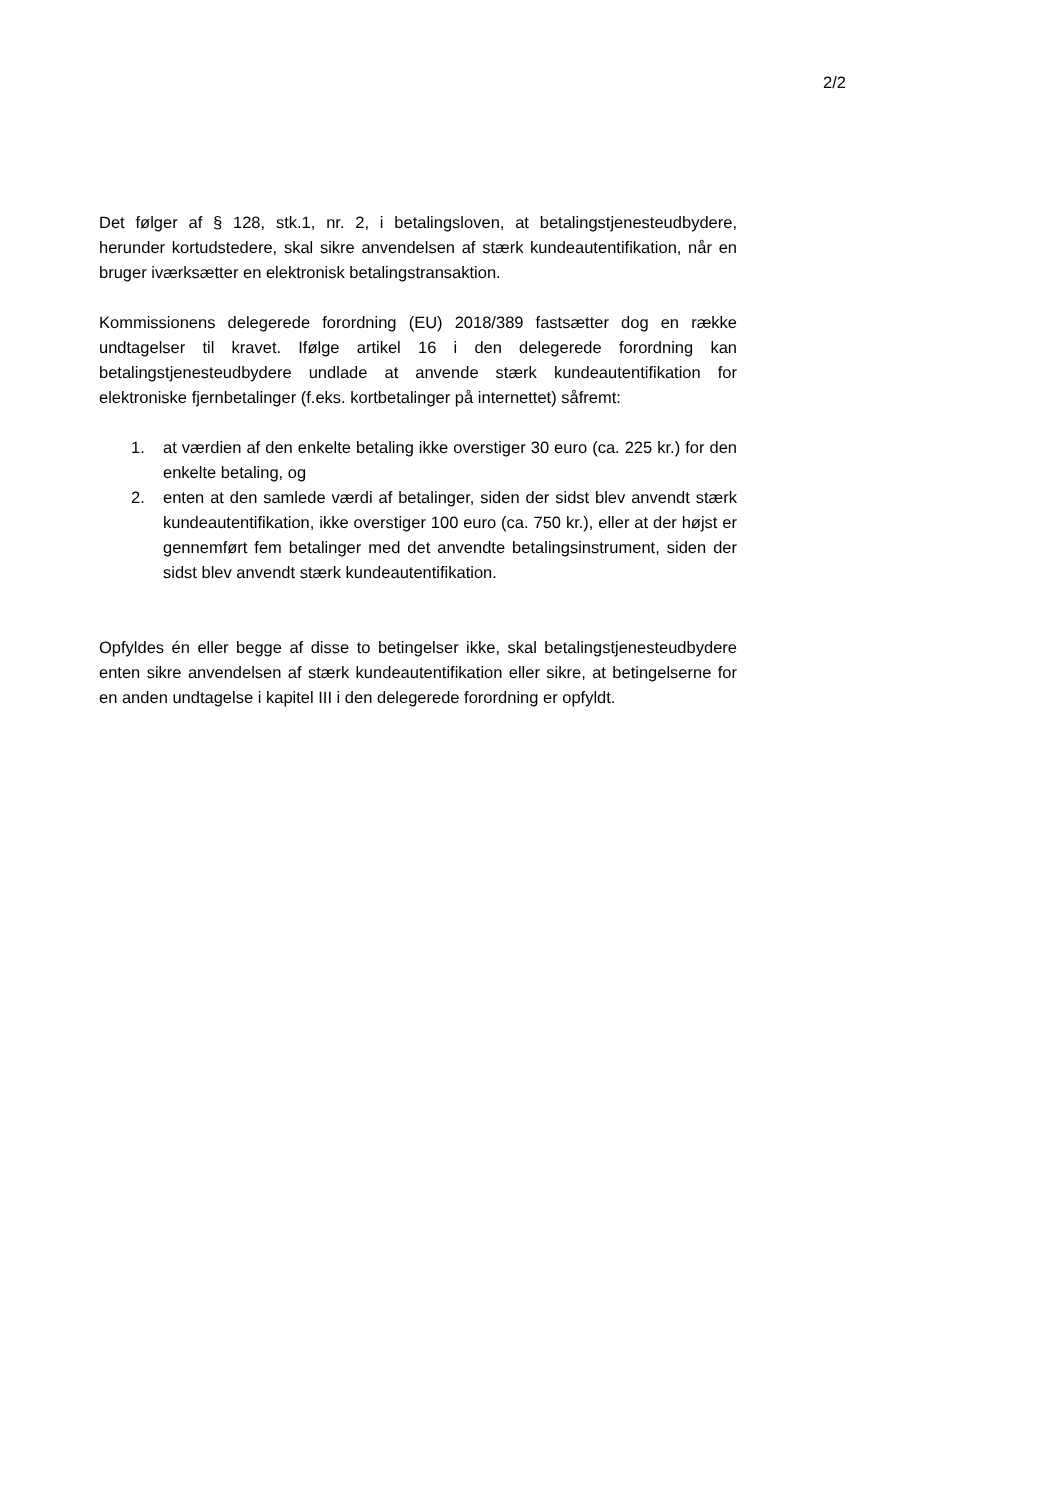2/2
Det følger af § 128, stk.1, nr. 2, i betalingsloven, at betalingstjenesteudbydere, herunder kortudstedere, skal sikre anvendelsen af stærk kundeautentifikation, når en bruger iværksætter en elektronisk betalingstransaktion.
Kommissionens delegerede forordning (EU) 2018/389 fastsætter dog en række undtagelser til kravet. Ifølge artikel 16 i den delegerede forordning kan betalingstjenesteudbydere undlade at anvende stærk kundeautentifikation for elektroniske fjernbetalinger (f.eks. kortbetalinger på internettet) såfremt:
1. at værdien af den enkelte betaling ikke overstiger 30 euro (ca. 225 kr.) for den enkelte betaling, og
2. enten at den samlede værdi af betalinger, siden der sidst blev anvendt stærk kundeautentifikation, ikke overstiger 100 euro (ca. 750 kr.), eller at der højst er gennemført fem betalinger med det anvendte betalingsinstrument, siden der sidst blev anvendt stærk kundeautentifikation.
Opfyldes én eller begge af disse to betingelser ikke, skal betalingstjenesteudbydere enten sikre anvendelsen af stærk kundeautentifikation eller sikre, at betingelserne for en anden undtagelse i kapitel III i den delegerede forordning er opfyldt.